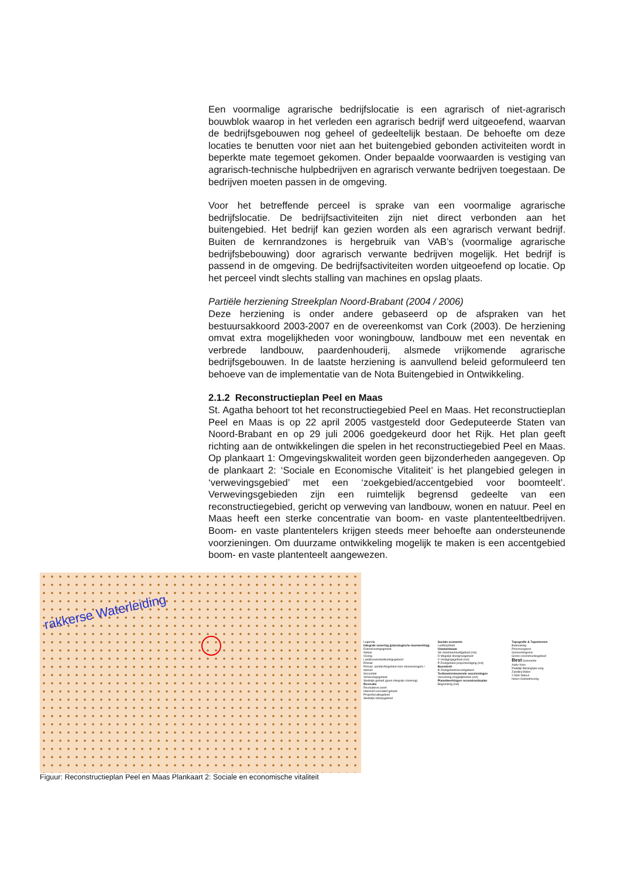Een voormalige agrarische bedrijfslocatie is een agrarisch of niet-agrarisch bouwblok waarop in het verleden een agrarisch bedrijf werd uitgeoefend, waarvan de bedrijfsgebouwen nog geheel of gedeeltelijk bestaan. De behoefte om deze locaties te benutten voor niet aan het buitengebied gebonden activiteiten wordt in beperkte mate tegemoet gekomen. Onder bepaalde voorwaarden is vestiging van agrarisch-technische hulpbedrijven en agrarisch verwante bedrijven toegestaan. De bedrijven moeten passen in de omgeving.
Voor het betreffende perceel is sprake van een voormalige agrarische bedrijfslocatie. De bedrijfsactiviteiten zijn niet direct verbonden aan het buitengebied. Het bedrijf kan gezien worden als een agrarisch verwant bedrijf. Buiten de kernrandzones is hergebruik van VAB’s (voormalige agrarische bedrijfsbebouwing) door agrarisch verwante bedrijven mogelijk. Het bedrijf is passend in de omgeving. De bedrijfsactiviteiten worden uitgeoefend op locatie. Op het perceel vindt slechts stalling van machines en opslag plaats.
Partiële herziening Streekplan Noord-Brabant (2004 / 2006)
Deze herziening is onder andere gebaseerd op de afspraken van het bestuursakkoord 2003-2007 en de overeenkomst van Cork (2003). De herziening omvat extra mogelijkheden voor woningbouw, landbouw met een neventak en verbrede landbouw, paardenhouderij, alsmede vrijkomende agrarische bedrijfsgebouwen. In de laatste herziening is aanvullend beleid geformuleerd ten behoeve van de implementatie van de Nota Buitengebied in Ontwikkeling.
2.1.2 Reconstructieplan Peel en Maas
St. Agatha behoort tot het reconstructiegebied Peel en Maas. Het reconstructieplan Peel en Maas is op 22 april 2005 vastgesteld door Gedeputeerde Staten van Noord-Brabant en op 29 juli 2006 goedgekeurd door het Rijk. Het plan geeft richting aan de ontwikkelingen die spelen in het reconstructiegebied Peel en Maas. Op plankaart 1: Omgevingskwaliteit worden geen bijzonderheden aangegeven. Op de plankaart 2: ‘Sociale en Economische Vitaliteit’ is het plangebied gelegen in ‘verwevingsgebied’ met een ‘zoekgebied/accentgebied voor boomteelt’. Verwevingsgebieden zijn een ruimtelijk begrensd gedeelte van een reconstructiegebied, gericht op verweving van landbouw, wonen en natuur. Peel en Maas heeft een sterke concentratie van boom- en vaste plantenteeltbedrijven. Boom- en vaste plantentelers krijgen steeds meer behoefte aan ondersteunende voorzieningen. Om duurzame ontwikkeling mogelijk te maken is een accentgebied boom- en vaste plantenteelt aangewezen.
rakkerse Waterleiding
Legenda
Integrale zonering (planologische doorwerking)
Extensiveringsgebied
Natuur
Overig
Landbouwontwikkelingsgebied
Primair
Primair, aandachtsgebied voor struweelvogels / dassen
Secundair
Verwevingsgebied
Stedelijk gebied (geen integrale zonering)
Recreatie
Recreatieve poort
Intensief recreatief gebied
Projectlocatiegebied
Stedelijk uitloopgebied
Sociale economie
Leefbaarheid
Glastuinbouw
Gb Glasboomteeltgebied (nvt)
D Mogelijk doorgroeigebied
V Vestigingsgebied (nvt)
P Zoekgebied projectvestiging (nvt)
Boomteelt
B Zoekgebied/accentgebied
Teeltondersteunende voorzieningen
Verruiming mogelijkheden (nvt)
Planuitwerkingen reconstructieplan
Begrenzing (nvt)
Topografie & Toponiemen
Bebouwing
Provinciegrens
Gemeentegrens
Grens reconstructiegebied
Best Gemeente
Aarle Kern
Paaldijk Belangrijke weg
Zandleij Water
't Stuk Natuur
Heers Gebied/overig
Figuur: Reconstructieplan Peel en Maas Plankaart 2: Sociale en economische vitaliteit